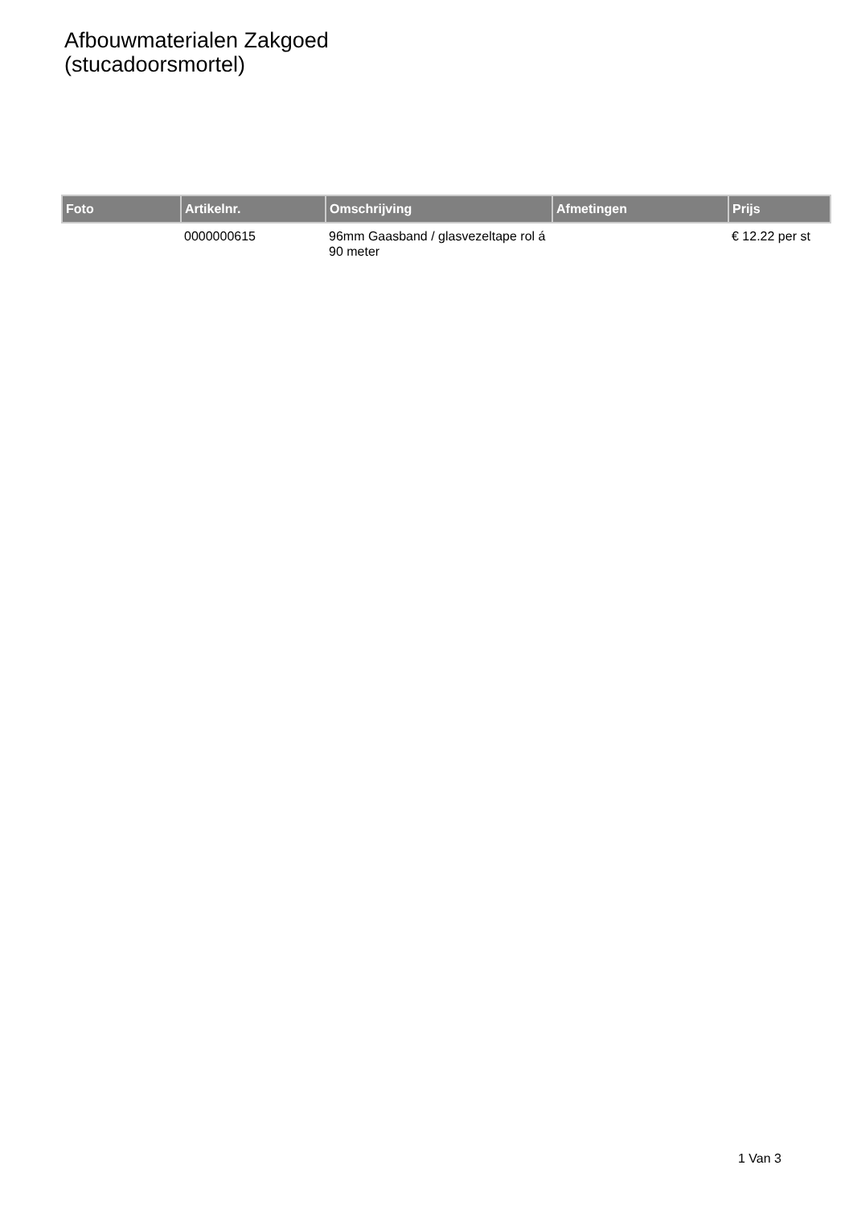Afbouwmaterialen Zakgoed
(stucadoorsmortel)
| Foto | Artikelnr. | Omschrijving | Afmetingen | Prijs |
| --- | --- | --- | --- | --- |
| | 0000000615 | 96mm Gaasband / glasvezeltape rol á 90 meter | | € 12.22 per st |
1 Van 3